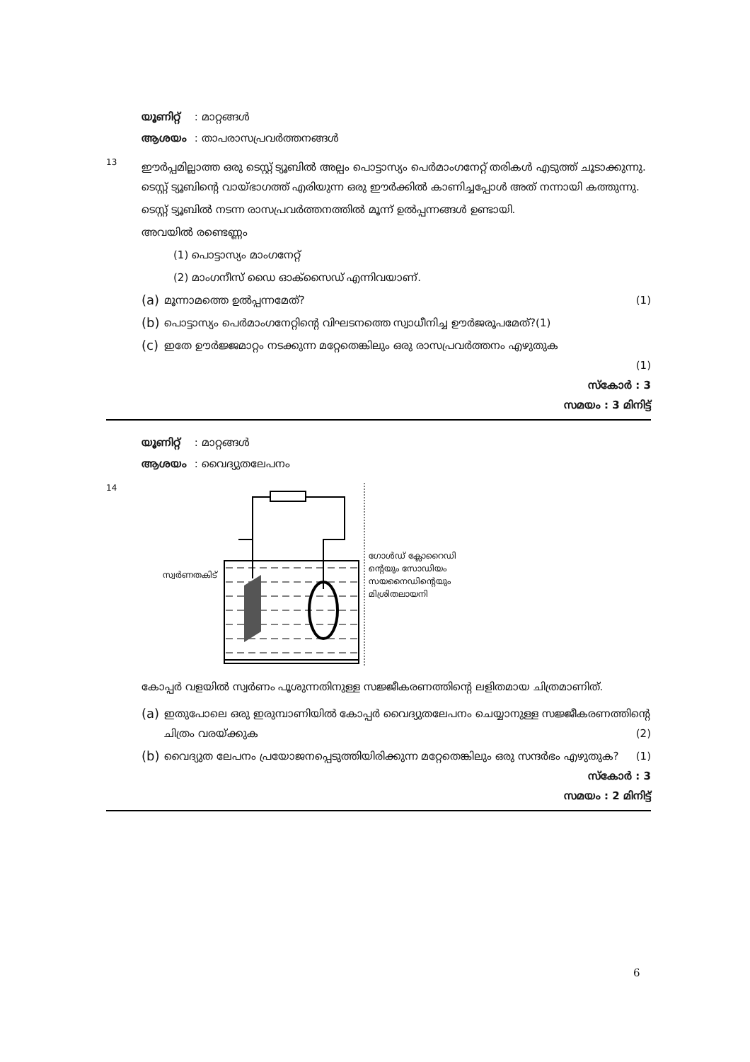യൂണിറ്റ് : മാറ്റങ്ങൾ
ആശയം : താപരാസപ്രവർത്തനങ്ങൾ
13
ഈർപ്പമില്ലാത്ത ഒരു ടെസ്റ്റ് ട്യൂബിൽ അല്പം പൊട്ടാസ്യം പെർമാംഗനേറ്റ് തരികൾ എടുത്ത് ചൂടാക്കുന്നു. ടെസ്റ്റ് ട്യൂബിന്റെ വായ്ഭാഗത്ത് എരിയുന്ന ഒരു ഈർക്കിൽ കാണിച്ചപ്പോൾ അത് നന്നായി കത്തുന്നു.
ടെസ്റ്റ് ട്യൂബിൽ നടന്ന രാസപ്രവർത്തനത്തിൽ മൂന്ന് ഉൽപ്പന്നങ്ങൾ ഉണ്ടായി.
അവയിൽ രണ്ടെണ്ണം
(1) പൊട്ടാസ്യം മാംഗനേറ്റ്
(2) മാംഗനീസ് ഡൈ ഓക്സൈഡ് എന്നിവയാണ്.
(a)
മൂന്നാമത്തെ ഉൽപ്പന്നമേത്? (1)
(b)
പൊട്ടാസ്യം പെർമാംഗനേറ്റിന്റെ വിഘടനത്തെ സ്വാധീനിച്ച ഊർജരൂപമേത്?(1)
(c)
ഇതേ ഊർജ്ജമാറ്റം നടക്കുന്ന മറ്റേതെങ്കിലും ഒരു രാസപ്രവർത്തനം എഴുതുക
(1)
സ്കോർ : 3
സമയം : 3 മിനിട്ട്
യൂണിറ്റ് : മാറ്റങ്ങൾ
ആശയം : വൈദ്യുതലേപനം
14
സ്വർണതകിട് ഗോൾഡ് ക്ലോറൈഡി
ന്റെയും സോഡിയം
സയനൈഡിന്റെയും
മിശ്രിതലായനി
കോപ്പർ വളയിൽ സ്വർണം പൂശുന്നതിനുള്ള സജ്ജീകരണത്തിന്റെ ലളിതമായ ചിത്രമാണിത്.
(a)
ഇതുപോലെ ഒരു ഇരുമ്പാണിയിൽ കോപ്പർ വൈദ്യുതലേപനം ചെയ്യാനുള്ള സജ്ജീകരണത്തിന്റെ ചിത്രം വരയ്ക്കുക (2)
(b)
വൈദ്യുത ലേപനം പ്രയോജനപ്പെടുത്തിയിരിക്കുന്ന മറ്റേതെങ്കിലും ഒരു സന്ദർഭം എഴുതുക? (1)
സ്കോർ : 3
സമയം : 2 മിനിട്ട്
6